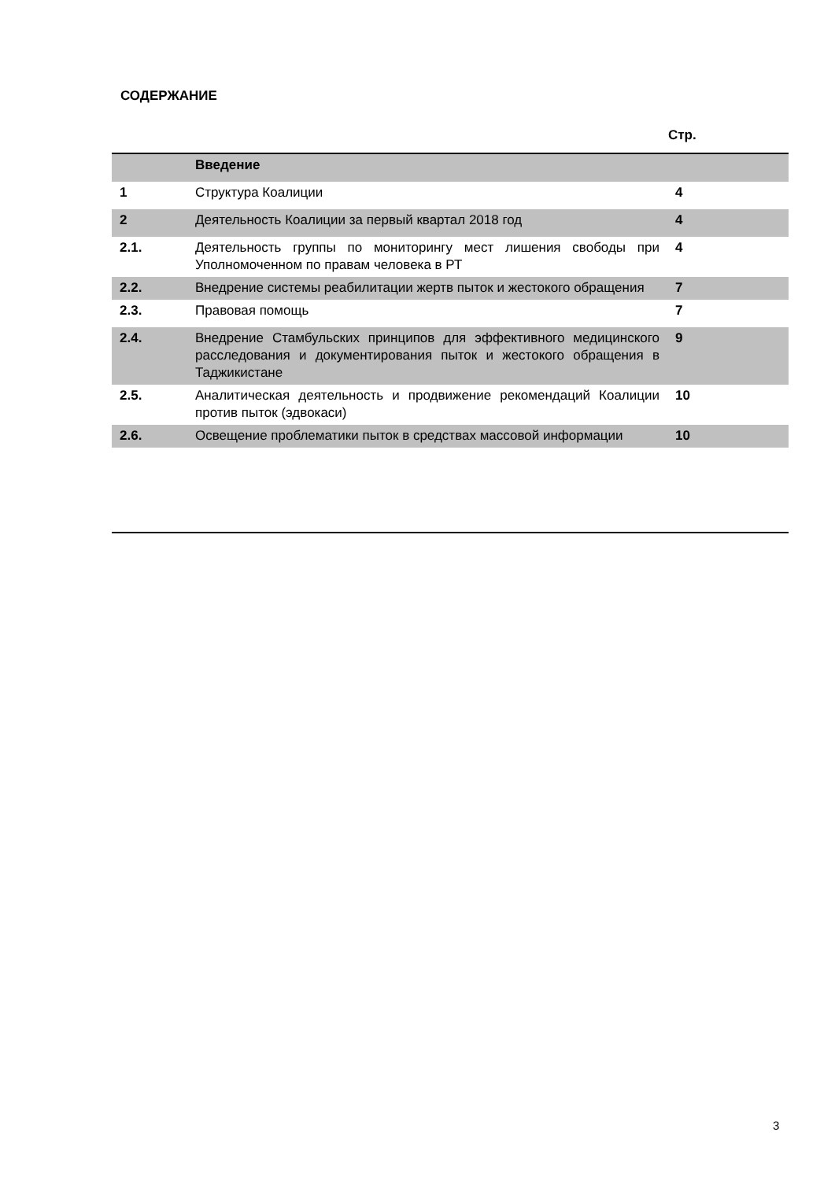СОДЕРЖАНИЕ
Стр.
| | Введение | |
| 1 | Структура Коалиции | 4 |
| 2 | Деятельность Коалиции за первый квартал 2018 год | 4 |
| 2.1. | Деятельность группы по мониторингу мест лишения свободы при Уполномоченном по правам человека в РТ | 4 |
| 2.2. | Внедрение системы реабилитации жертв пыток и жестокого обращения | 7 |
| 2.3. | Правовая помощь | 7 |
| 2.4. | Внедрение Стамбульских принципов для эффективного медицинского расследования и документирования пыток и жестокого обращения в Таджикистане | 9 |
| 2.5. | Аналитическая деятельность и продвижение рекомендаций Коалиции против пыток (эдвокаси) | 10 |
| 2.6. | Освещение проблематики пыток в средствах массовой информации | 10 |
3